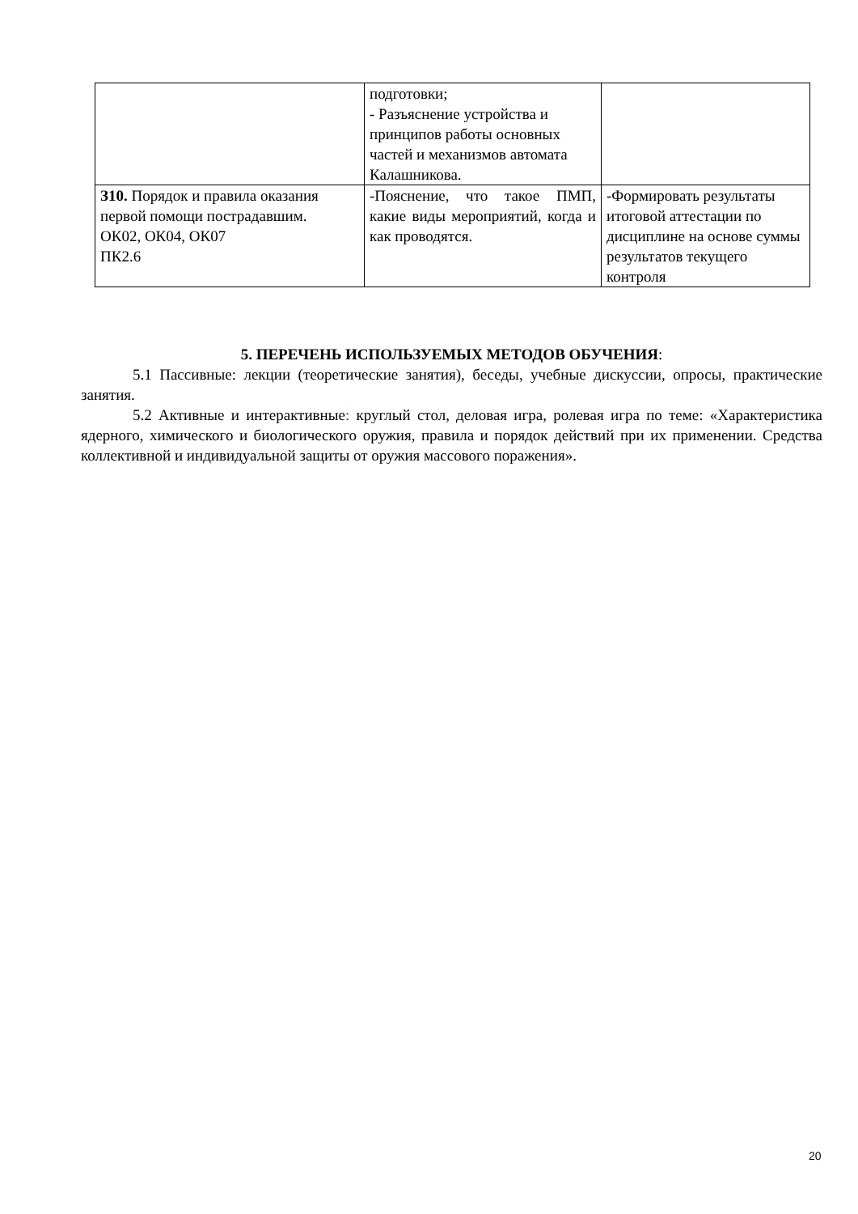| | подготовки; - Разъяснение устройства и принципов работы основных частей и механизмов автомата Калашникова. | |
| З10. Порядок и правила оказания первой помощи пострадавшим. ОК02, ОК04, ОК07 ПК2.6 | -Пояснение, что такое ПМП, какие виды мероприятий, когда и как проводятся. | -Формировать результаты итоговой аттестации по дисциплине на основе суммы результатов текущего контроля |
5. ПЕРЕЧЕНЬ ИСПОЛЬЗУЕМЫХ МЕТОДОВ ОБУЧЕНИЯ:
5.1 Пассивные: лекции (теоретические занятия), беседы, учебные дискуссии, опросы, практические занятия.
5.2 Активные и интерактивные: круглый стол, деловая игра, ролевая игра по теме: «Характеристика ядерного, химического и биологического оружия, правила и порядок действий при их применении. Средства коллективной и индивидуальной защиты от оружия массового поражения».
20